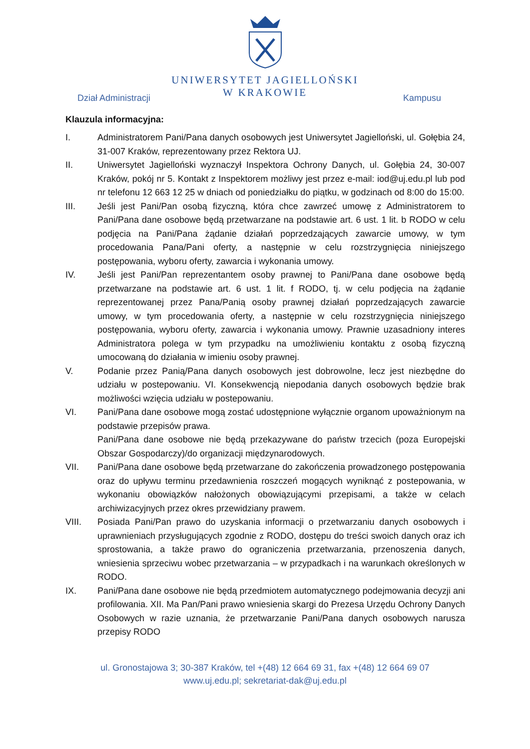UNIWERSYTET JAGIELLOŃSKI
W KRAKOWIE
Dział Administracji Kampusu
Klauzula informacyjna:
I. Administratorem Pani/Pana danych osobowych jest Uniwersytet Jagielloński, ul. Gołębia 24, 31-007 Kraków, reprezentowany przez Rektora UJ.
II. Uniwersytet Jagielloński wyznaczył Inspektora Ochrony Danych, ul. Gołębia 24, 30-007 Kraków, pokój nr 5. Kontakt z Inspektorem możliwy jest przez e-mail: iod@uj.edu.pl lub pod nr telefonu 12 663 12 25 w dniach od poniedziałku do piątku, w godzinach od 8:00 do 15:00.
III. Jeśli jest Pani/Pan osobą fizyczną, która chce zawrzeć umowę z Administratorem to Pani/Pana dane osobowe będą przetwarzane na podstawie art. 6 ust. 1 lit. b RODO w celu podjęcia na Pani/Pana żądanie działań poprzedzających zawarcie umowy, w tym procedowania Pana/Pani oferty, a następnie w celu rozstrzygnięcia niniejszego postępowania, wyboru oferty, zawarcia i wykonania umowy.
IV. Jeśli jest Pani/Pan reprezentantem osoby prawnej to Pani/Pana dane osobowe będą przetwarzane na podstawie art. 6 ust. 1 lit. f RODO, tj. w celu podjęcia na żądanie reprezentowanej przez Pana/Panią osoby prawnej działań poprzedzających zawarcie umowy, w tym procedowania oferty, a następnie w celu rozstrzygnięcia niniejszego postępowania, wyboru oferty, zawarcia i wykonania umowy. Prawnie uzasadniony interes Administratora polega w tym przypadku na umożliwieniu kontaktu z osobą fizyczną umocowaną do działania w imieniu osoby prawnej.
V. Podanie przez Panią/Pana danych osobowych jest dobrowolne, lecz jest niezbędne do udziału w postepowaniu. VI. Konsekwencją niepodania danych osobowych będzie brak możliwości wzięcia udziału w postepowaniu.
VI. Pani/Pana dane osobowe mogą zostać udostępnione wyłącznie organom upoważnionym na podstawie przepisów prawa.
Pani/Pana dane osobowe nie będą przekazywane do państw trzecich (poza Europejski Obszar Gospodarczy)/do organizacji międzynarodowych.
VII. Pani/Pana dane osobowe będą przetwarzane do zakończenia prowadzonego postępowania oraz do upływu terminu przedawnienia roszczeń mogących wyniknąć z postepowania, w wykonaniu obowiązków nałożonych obowiązującymi przepisami, a także w celach archiwizacyjnych przez okres przewidziany prawem.
VIII. Posiada Pani/Pan prawo do uzyskania informacji o przetwarzaniu danych osobowych i uprawnieniach przysługujących zgodnie z RODO, dostępu do treści swoich danych oraz ich sprostowania, a także prawo do ograniczenia przetwarzania, przenoszenia danych, wniesienia sprzeciwu wobec przetwarzania – w przypadkach i na warunkach określonych w RODO.
IX. Pani/Pana dane osobowe nie będą przedmiotem automatycznego podejmowania decyzji ani profilowania. XII. Ma Pan/Pani prawo wniesienia skargi do Prezesa Urzędu Ochrony Danych Osobowych w razie uznania, że przetwarzanie Pani/Pana danych osobowych narusza przepisy RODO
ul. Gronostajowa 3; 30-387 Kraków, tel +(48) 12 664 69 31, fax +(48) 12 664 69 07
www.uj.edu.pl; sekretariat-dak@uj.edu.pl